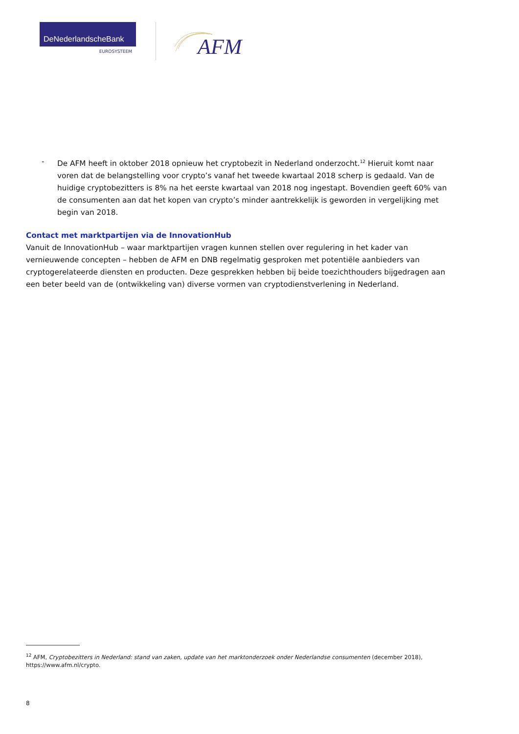DeNederlandscheBank
EUROSYSTEEM
AFM
- De AFM heeft in oktober 2018 opnieuw het cryptobezit in Nederland onderzocht.<sup>12</sup> Hieruit komt naar voren dat de belangstelling voor crypto’s vanaf het tweede kwartaal 2018 scherp is gedaald. Van de huidige cryptobezitters is 8% na het eerste kwartaal van 2018 nog ingestapt. Bovendien geeft 60% van de consumenten aan dat het kopen van crypto’s minder aantrekkelijk is geworden in vergelijking met begin van 2018.
Contact met marktpartijen via de InnovationHub
Vanuit de InnovationHub – waar marktpartijen vragen kunnen stellen over regulering in het kader van vernieuwende concepten – hebben de AFM en DNB regelmatig gesproken met potentiële aanbieders van cryptogerelateerde diensten en producten. Deze gesprekken hebben bij beide toezichthouders bijgedragen aan een beter beeld van de (ontwikkeling van) diverse vormen van cryptodienstverlening in Nederland.
<sup>12</sup> AFM, Cryptobezitters in Nederland: stand van zaken, update van het marktonderzoek onder Nederlandse consumenten (december 2018), https://www.afm.nl/crypto.
8